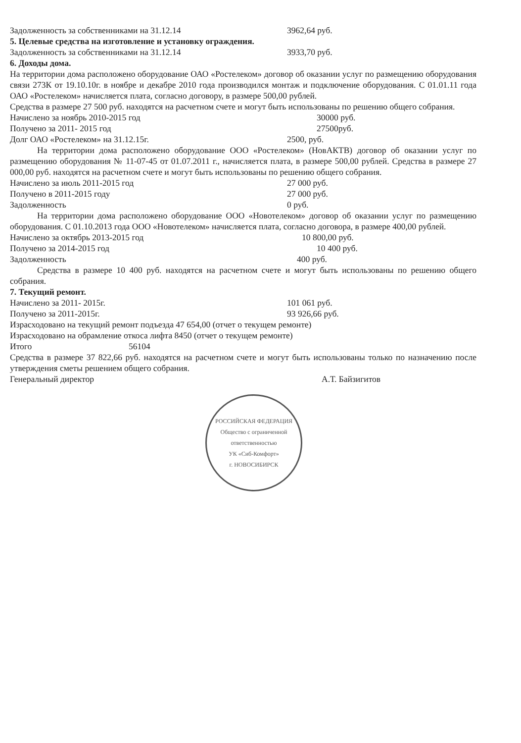Задолженность за собственниками на 31.12.14 3962,64 руб.
5. Целевые средства на изготовление и установку ограждения.
Задолженность за собственниками на 31.12.14 3933,70 руб.
6. Доходы дома.
На территории дома расположено оборудование ОАО «Ростелеком» договор об оказании услуг по размещению оборудования связи 273К от 19.10.10г. в ноябре и декабре 2010 года производился монтаж и подключение оборудования. С 01.01.11 года ОАО «Ростелеком» начисляется плата, согласно договору, в размере 500,00 рублей.
Средства в размере 27 500 руб. находятся на расчетном счете и могут быть использованы по решению общего собрания.
Начислено за ноябрь 2010-2015 год 30000 руб.
Получено за 2011- 2015 год 27500руб.
Долг ОАО «Ростелеком» на 31.12.15г. 2500, руб.
На территории дома расположено оборудование ООО «Ростелеком» (НовАКТВ) договор об оказании услуг по размещению оборудования № 11-07-45 от 01.07.2011 г., начисляется плата, в размере 500,00 рублей. Средства в размере 27 000,00 руб. находятся на расчетном счете и могут быть использованы по решению общего собрания.
Начислено за июль 2011-2015 год 27 000 руб.
Получено в 2011-2015 году 27 000 руб.
Задолженность 0 руб.
На территории дома расположено оборудование ООО «Новотелеком» договор об оказании услуг по размещению оборудования. С 01.10.2013 года ООО «Новотелеком» начисляется плата, согласно договора, в размере 400,00 рублей.
Начислено за октябрь 2013-2015 год 10 800,00 руб.
Получено за 2014-2015 год 10 400 руб.
Задолженность 400 руб.
Средства в размере 10 400 руб. находятся на расчетном счете и могут быть использованы по решению общего собрания.
7. Текущий ремонт.
Начислено за 2011- 2015г. 101 061 руб.
Получено за 2011-2015г. 93 926,66 руб.
Израсходовано на текущий ремонт подъезда 47 654,00 (отчет о текущем ремонте)
Израсходовано на обрамление откоса лифта 8450 (отчет о текущем ремонте)
Итого 56104
Средства в размере 37 822,66 руб. находятся на расчетном счете и могут быть использованы только по назначению после утверждения сметы решением общего собрания.
Генеральный директор А.Т. Байзигитов
РОССИЙСКАЯ ФЕДЕРАЦИЯ
Общество с ограниченной ответственностью
УК «Сиб-Комфорт»
г. НОВОСИБИРСК